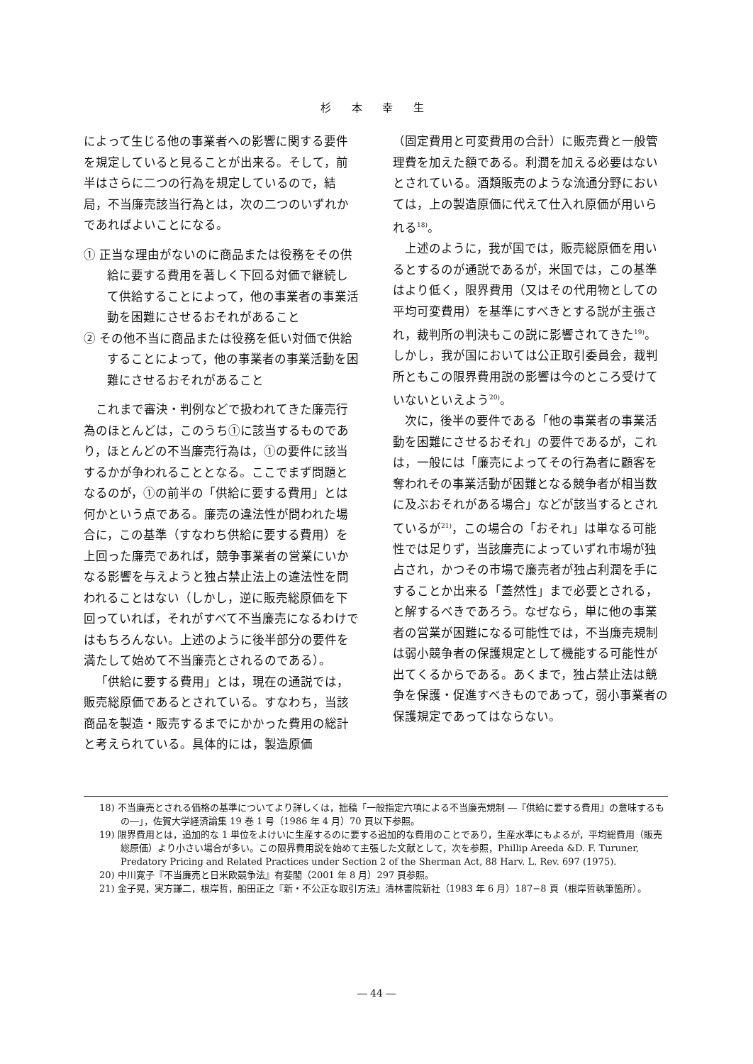杉 本 幸 生
によって生じる他の事業者への影響に関する要件を規定していると見ることが出来る。そして，前半はさらに二つの行為を規定しているので，結局，不当廉売該当行為とは，次の二つのいずれかであればよいことになる。
① 正当な理由がないのに商品または役務をその供給に要する費用を著しく下回る対価で継続して供給することによって，他の事業者の事業活動を困難にさせるおそれがあること
② その他不当に商品または役務を低い対価で供給することによって，他の事業者の事業活動を困難にさせるおそれがあること
これまで審決・判例などで扱われてきた廉売行為のほとんどは，このうち①に該当するものであり，ほとんどの不当廉売行為は，①の要件に該当するかが争われることとなる。ここでまず問題となるのが，①の前半の「供給に要する費用」とは何かという点である。廉売の違法性が問われた場合に，この基準（すなわち供給に要する費用）を上回った廉売であれば，競争事業者の営業にいかなる影響を与えようと独占禁止法上の違法性を問われることはない（しかし，逆に販売総原価を下回っていれば，それがすべて不当廉売になるわけではもちろんない。上述のように後半部分の要件を満たして始めて不当廉売とされるのである）。
「供給に要する費用」とは，現在の通説では，販売総原価であるとされている。すなわち，当該商品を製造・販売するまでにかかった費用の総計と考えられている。具体的には，製造原価
（固定費用と可変費用の合計）に販売費と一般管理費を加えた額である。利潤を加える必要はないとされている。酒類販売のような流通分野においては，上の製造原価に代えて仕入れ原価が用いられる<sup>18)</sup>。
上述のように，我が国では，販売総原価を用いるとするのが通説であるが，米国では，この基準はより低く，限界費用（又はその代用物としての平均可変費用）を基準にすべきとする説が主張され，裁判所の判決もこの説に影響されてきた<sup>19)</sup>。しかし，我が国においては公正取引委員会，裁判所ともこの限界費用説の影響は今のところ受けていないといえよう<sup>20)</sup>。
次に，後半の要件である「他の事業者の事業活動を困難にさせるおそれ」の要件であるが，これは，一般には「廉売によってその行為者に顧客を奪われその事業活動が困難となる競争者が相当数に及ぶおそれがある場合」などが該当するとされているが<sup>21)</sup>，この場合の「おそれ」は単なる可能性では足りず，当該廉売によっていずれ市場が独占され，かつその市場で廉売者が独占利潤を手にすることか出来る「蓋然性」まで必要とされる，と解するべきであろう。なぜなら，単に他の事業者の営業が困難になる可能性では，不当廉売規制は弱小競争者の保護規定として機能する可能性が出てくるからである。あくまで，独占禁止法は競争を保護・促進すべきものであって，弱小事業者の保護規定であってはならない。
18) 不当廉売とされる価格の基準についてより詳しくは，拙稿「一般指定六項による不当廉売規制 ―『供給に要する費用』の意味するもの―」，佐賀大学経済論集 19 巻 1 号（1986 年 4 月）70 頁以下参照。
19) 限界費用とは，追加的な 1 単位をよけいに生産するのに要する追加的な費用のことであり，生産水準にもよるが，平均総費用（販売総原価）より小さい場合が多い。この限界費用説を始めて主張した文献として，次を参照，Phillip Areeda &D. F. Turuner, Predatory Pricing and Related Practices under Section 2 of the Sherman Act, 88 Harv. L. Rev. 697 (1975).
20) 中川寛子『不当廉売と日米欧競争法』有斐閣（2001 年 8 月）297 頁参照。
21) 金子晃，実方謙二，根岸哲，船田正之『新・不公正な取引方法』清林書院新社（1983 年 6 月）187−8 頁（根岸哲執筆箇所）。
― 44 ―